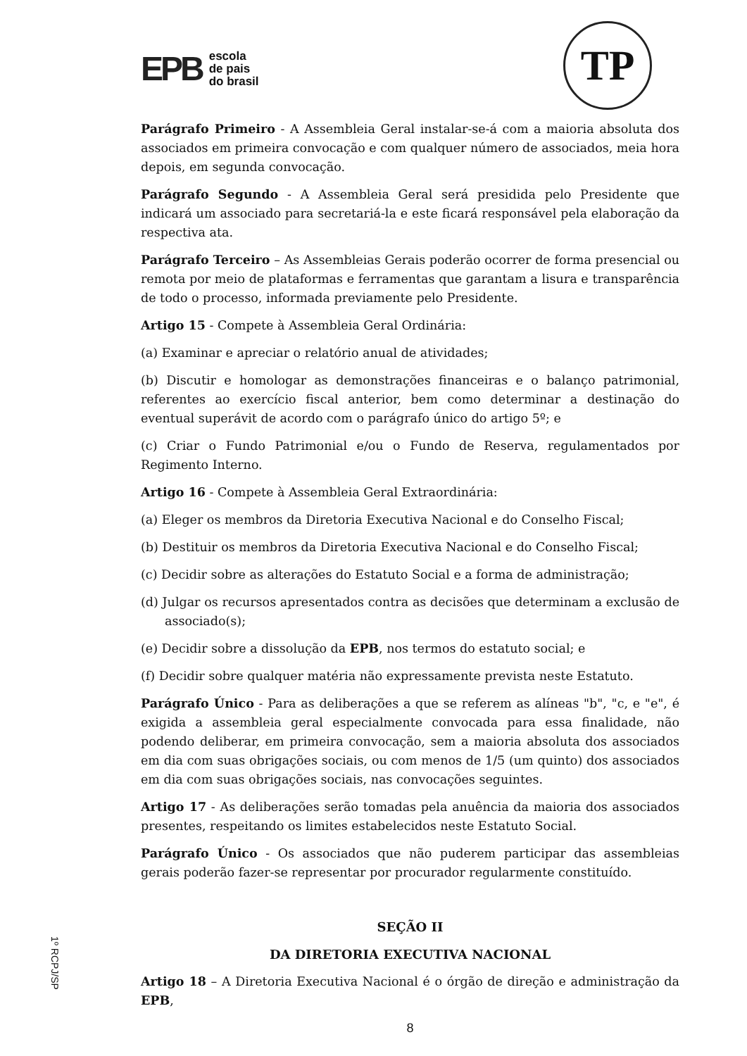EPB
escola
de pais
do brasil
TP
Parágrafo Primeiro - A Assembleia Geral instalar-se-á com a maioria absoluta dos associados em primeira convocação e com qualquer número de associados, meia hora depois, em segunda convocação.
Parágrafo Segundo - A Assembleia Geral será presidida pelo Presidente que indicará um associado para secretariá-la e este ficará responsável pela elaboração da respectiva ata.
Parágrafo Terceiro – As Assembleias Gerais poderão ocorrer de forma presencial ou remota por meio de plataformas e ferramentas que garantam a lisura e transparência de todo o processo, informada previamente pelo Presidente.
Artigo 15 - Compete à Assembleia Geral Ordinária:
(a) Examinar e apreciar o relatório anual de atividades;
(b) Discutir e homologar as demonstrações financeiras e o balanço patrimonial, referentes ao exercício fiscal anterior, bem como determinar a destinação do eventual superávit de acordo com o parágrafo único do artigo 5º; e
(c) Criar o Fundo Patrimonial e/ou o Fundo de Reserva, regulamentados por Regimento Interno.
Artigo 16 - Compete à Assembleia Geral Extraordinária:
(a) Eleger os membros da Diretoria Executiva Nacional e do Conselho Fiscal;
(b) Destituir os membros da Diretoria Executiva Nacional e do Conselho Fiscal;
(c) Decidir sobre as alterações do Estatuto Social e a forma de administração;
(d) Julgar os recursos apresentados contra as decisões que determinam a exclusão de associado(s);
(e) Decidir sobre a dissolução da EPB, nos termos do estatuto social; e
(f) Decidir sobre qualquer matéria não expressamente prevista neste Estatuto.
Parágrafo Único - Para as deliberações a que se referem as alíneas "b", "c, e "e", é exigida a assembleia geral especialmente convocada para essa finalidade, não podendo deliberar, em primeira convocação, sem a maioria absoluta dos associados em dia com suas obrigações sociais, ou com menos de 1/5 (um quinto) dos associados em dia com suas obrigações sociais, nas convocações seguintes.
Artigo 17 - As deliberações serão tomadas pela anuência da maioria dos associados presentes, respeitando os limites estabelecidos neste Estatuto Social.
Parágrafo Único - Os associados que não puderem participar das assembleias gerais poderão fazer-se representar por procurador regularmente constituído.
SEÇÃO II
DA DIRETORIA EXECUTIVA NACIONAL
Artigo 18 – A Diretoria Executiva Nacional é o órgão de direção e administração da EPB,
8
1º RCPJ/SP